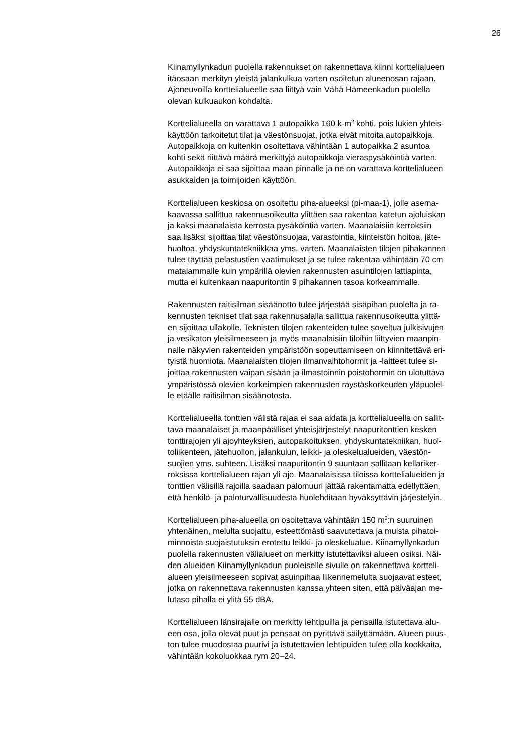26
Kiinamyllynkadun puolella rakennukset on rakennettava kiinni korttelialueen
itäosaan merkityn yleistä jalankulkua varten osoitetun alueenosan rajaan.
Ajoneuvoilla korttelialueelle saa liittyä vain Vähä Hämeenkadun puolella
olevan kulkuaukon kohdalta.
Korttelialueella on varattava 1 autopaikka 160 k-m<sup>2</sup> kohti, pois lukien yhteis-
käyttöön tarkoitetut tilat ja väestönsuojat, jotka eivät mitoita autopaikkoja.
Autopaikkoja on kuitenkin osoitettava vähintään 1 autopaikka 2 asuntoa
kohti sekä riittävä määrä merkittyjä autopaikkoja vieraspysäköintiä varten.
Autopaikkoja ei saa sijoittaa maan pinnalle ja ne on varattava korttelialueen
asukkaiden ja toimijoiden käyttöön.
Korttelialueen keskiosa on osoitettu piha-alueeksi (pi-maa-1), jolle asema-
kaavassa sallittua rakennusoikeutta ylittäen saa rakentaa katetun ajoluiskan
ja kaksi maanalaista kerrosta pysäköintiä varten. Maanalaisiin kerroksiin
saa lisäksi sijoittaa tilat väestönsuojaa, varastointia, kiinteistön hoitoa, jäte-
huoltoa, yhdyskuntatekniikkaa yms. varten. Maanalaisten tilojen pihakannen
tulee täyttää pelastustien vaatimukset ja se tulee rakentaa vähintään 70 cm
matalammalle kuin ympärillä olevien rakennusten asuintilojen lattiapinta,
mutta ei kuitenkaan naapuritontin 9 pihakannen tasoa korkeammalle.
Rakennusten raitisilman sisäänotto tulee järjestää sisäpihan puolelta ja ra-
kennusten tekniset tilat saa rakennusalalla sallittua rakennusoikeutta ylittä-
en sijoittaa ullakolle. Teknisten tilojen rakenteiden tulee soveltua julkisivujen
ja vesikaton yleisilmeeseen ja myös maanalaisiin tiloihin liittyvien maanpin-
nalle näkyvien rakenteiden ympäristöön sopeuttamiseen on kiinnitettävä eri-
tyistä huomiota. Maanalaisten tilojen ilmanvaihtohormit ja -laitteet tulee si-
joittaa rakennusten vaipan sisään ja ilmastoinnin poistohormin on ulotuttava
ympäristössä olevien korkeimpien rakennusten räystäskorkeuden yläpuolel-
le etäälle raitisilman sisäänotosta.
Korttelialueella tonttien välistä rajaa ei saa aidata ja korttelialueella on sallit-
tava maanalaiset ja maanpäälliset yhteisjärjestelyt naapuritonttien kesken
tonttirajojen yli ajoyhteyksien, autopaikoituksen, yhdyskuntatekniikan, huol-
toliikenteen, jätehuollon, jalankulun, leikki- ja oleskelualueiden, väestön-
suojien yms. suhteen. Lisäksi naapuritontin 9 suuntaan sallitaan kellariker-
roksissa korttelialueen rajan yli ajo. Maanalaisissa tiloissa korttelialueiden ja
tonttien välisillä rajoilla saadaan palomuuri jättää rakentamatta edellyttäen,
että henkilö- ja paloturvallisuudesta huolehditaan hyväksyttävin järjestelyin.
Korttelialueen piha-alueella on osoitettava vähintään 150 m<sup>2</sup>:n suuruinen
yhtenäinen, melulta suojattu, esteettömästi saavutettava ja muista pihatoi-
minnoista suojaistutuksin erotettu leikki- ja oleskelualue. Kiinamyllynkadun
puolella rakennusten välialueet on merkitty istutettaviksi alueen osiksi. Näi-
den alueiden Kiinamyllynkadun puoleiselle sivulle on rakennettava kortteli-
alueen yleisilmeeseen sopivat asuinpihaa liikennemelulta suojaavat esteet,
jotka on rakennettava rakennusten kanssa yhteen siten, että päiväajan me-
lutaso pihalla ei ylitä 55 dBA.
Korttelialueen länsirajalle on merkitty lehtipuilla ja pensailla istutettava alu-
een osa, jolla olevat puut ja pensaat on pyrittävä säilyttämään. Alueen puus-
ton tulee muodostaa puurivi ja istutettavien lehtipuiden tulee olla kookkaita,
vähintään kokoluokkaa rym 20–24.